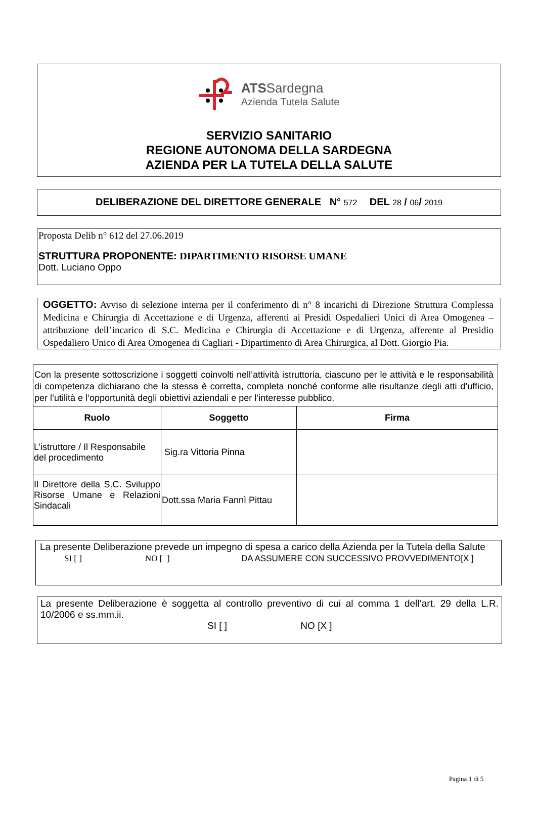ATSSardegna
Azienda Tutela Salute
SERVIZIO SANITARIO
REGIONE AUTONOMA DELLA SARDEGNA
AZIENDA PER LA TUTELA DELLA SALUTE
DELIBERAZIONE DEL DIRETTORE GENERALE N° 572 DEL 28 / 06/ 2019
Proposta Delib n° 612 del 27.06.2019
STRUTTURA PROPONENTE: DIPARTIMENTO RISORSE UMANE
Dott. Luciano Oppo
OGGETTO: Avviso di selezione interna per il conferimento di n° 8 incarichi di Direzione Struttura Complessa Medicina e Chirurgia di Accettazione e di Urgenza, afferenti ai Presidi Ospedalieri Unici di Area Omogenea – attribuzione dell’incarico di S.C. Medicina e Chirurgia di Accettazione e di Urgenza, afferente al Presidio Ospedaliero Unico di Area Omogenea di Cagliari - Dipartimento di Area Chirurgica, al Dott. Giorgio Pia.
| Con la presente sottoscrizione i soggetti coinvolti nell’attività istruttoria, ciascuno per le attività e le responsabilità di competenza dichiarano che la stessa è corretta, completa nonché conforme alle risultanze degli atti d’ufficio, per l’utilità e l’opportunità degli obiettivi aziendali e per l’interesse pubblico. | | |
| Ruolo | Soggetto | Firma |
| L’istruttore / Il Responsabile del procedimento | Sig.ra Vittoria Pinna | |
| Il Direttore della S.C. Sviluppo Risorse Umane e Relazioni Sindacali | Dott.ssa Maria Fannì Pittau | |
La presente Deliberazione prevede un impegno di spesa a carico della Azienda per la Tutela della Salute
SI [ ] NO [ ] DA ASSUMERE CON SUCCESSIVO PROVVEDIMENTO[X ]
La presente Deliberazione è soggetta al controllo preventivo di cui al comma 1 dell’art. 29 della L.R. 10/2006 e ss.mm.ii.
SI [ ] NO [X ]
Pagina 1 di 5